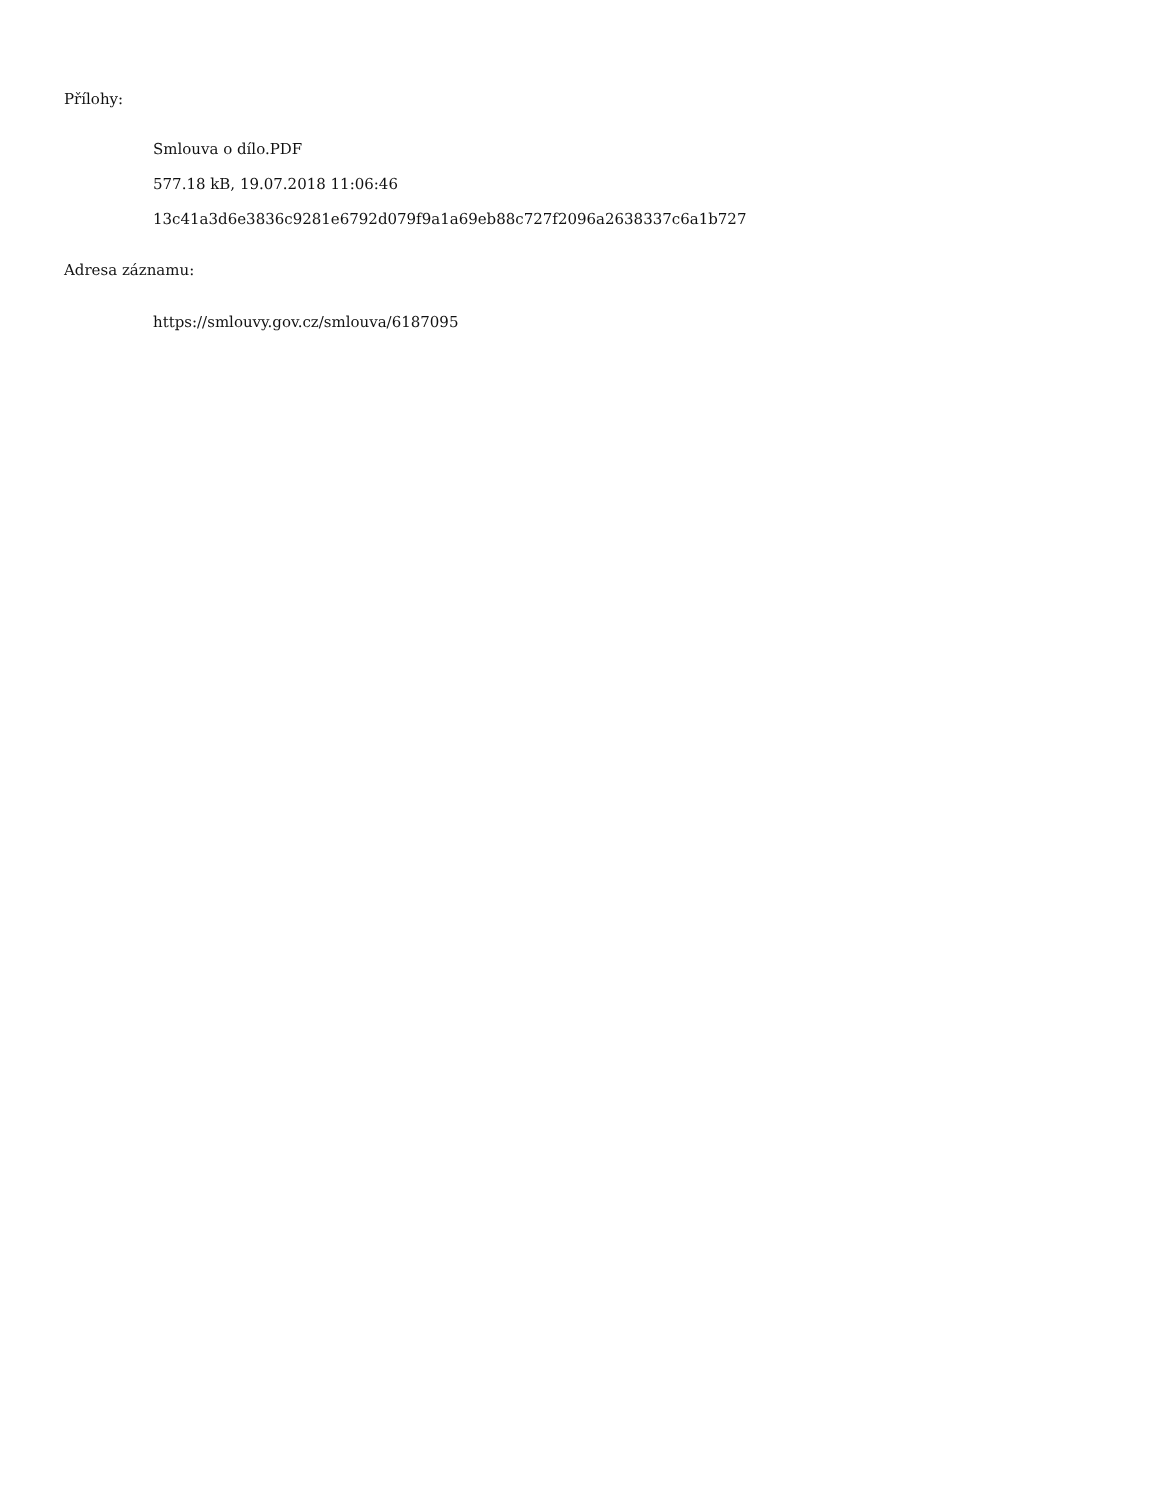Přílohy:
Smlouva o dílo.PDF
577.18 kB, 19.07.2018 11:06:46
13c41a3d6e3836c9281e6792d079f9a1a69eb88c727f2096a2638337c6a1b727
Adresa záznamu:
https://smlouvy.gov.cz/smlouva/6187095